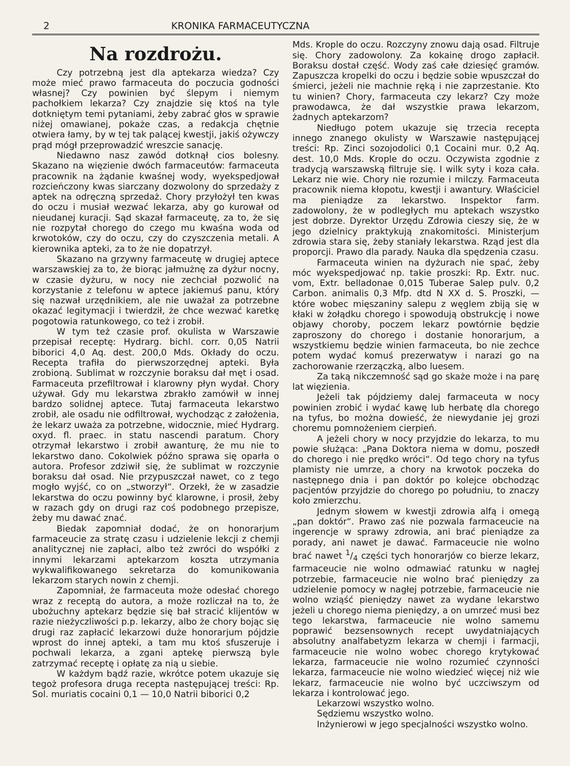2 KRONIKA FARMACEUTYCZNA
Na rozdrożu.
Czy potrzebną jest dla aptekarza wiedza? Czy może mieć prawo farmaceuta do poczucia godności własnej? Czy powinien być ślepym i niemym pachołkiem lekarza? Czy znajdzie się ktoś na tyle dotkniętym temi pytaniami, żeby zabrać głos w sprawie niżej omawianej, pokaże czas, a redakcja chętnie otwiera łamy, by w tej tak palącej kwestji, jakiś ożywczy prąd mógł przeprowadzić wreszcie sanację.
Niedawno nasz zawód dotknął cios bolesny. Skazano na więzienie dwóch farmaceutów: farmaceuta pracownik na żądanie kwaśnej wody, wyekspedjował rozcieńczony kwas siarczany dozwolony do sprzedaży z aptek na odręczną sprzedaż. Chory przyłożył ten kwas do oczu i musiał wezwać lekarza, aby go kurował od nieudanej kuracji. Sąd skazał farmaceutę, za to, że się nie rozpytał chorego do czego mu kwaśna woda od krwotoków, czy do oczu, czy do czyszczenia metali. A kierownika apteki, za to że nie dopatrzył.
Skazano na grzywny farmaceutę w drugiej aptece warszawskiej za to, że biorąc jałmużnę za dyżur nocny, w czasie dyżuru, w nocy nie zechciał pozwolić na korzystanie z telefonu w aptece jakiemuś panu, który się nazwał urzędnikiem, ale nie uważał za potrzebne okazać legitymacji i twierdził, że chce wezwać karetkę pogotowia ratunkowego, co też i zrobił.
W tym też czasie prof. okulista w Warszawie przepisał receptę: Hydrarg. bichl. corr. 0,05 Natrii biborici 4,0 Aq. dest. 200,0 Mds. Okłady do oczu. Recepta trafiła do pierwszorzędnej apteki. Była zrobioną. Sublimat w rozczynie boraksu dał męt i osad. Farmaceuta przefiltrował i klarowny płyn wydał. Chory używał. Gdy mu lekarstwa zbrakło zamówił w innej bardzo solidnej aptece. Tutaj farmaceuta lekarstwo zrobił, ale osadu nie odfiltrował, wychodząc z założenia, że lekarz uważa za potrzebne, widocznie, mieć Hydrarg. oxyd. fl. praec. in statu nascendi paratum. Chory otrzymał lekarstwo i zrobił awanturę, że mu nie to lekarstwo dano. Cokolwiek późno sprawa się oparła o autora. Profesor zdziwił się, że sublimat w rozczynie boraksu dał osad. Nie przypuszczał nawet, co z tego mogło wyjść, co on „stworzył“. Orzekł, że w zasadzie lekarstwa do oczu powinny być klarowne, i prosił, żeby w razach gdy on drugi raz coś podobnego przepisze, żeby mu dawać znać.
Biedak zapomniał dodać, że on honorarjum farmaceucie za stratę czasu i udzielenie lekcji z chemji analitycznej nie zapłaci, albo też zwróci do współki z innymi lekarzami aptekarzom koszta utrzymania wykwalifikowanego sekretarza do komunikowania lekarzom starych nowin z chemji.
Zapomniał, że farmaceuta może odesłać chorego wraz z receptą do autora, a może rozliczał na to, że ubożuchny aptekarz będzie się bał stracić klijentów w razie nieżyczliwości p.p. lekarzy, albo że chory bojąc się drugi raz zapłacić lekarzowi duże honorarjum pójdzie wprost do innej apteki, a tam mu ktoś sfuszeruje i pochwali lekarza, a zgani aptekę pierwszą byle zatrzymać receptę i opłatę za nią u siebie.
W każdym bądź razie, wkrótce potem ukazuje się tegoż profesora druga recepta następującej treści: Rp. Sol. muriatis cocaini 0,1 — 10,0 Natrii biborici 0,2
Mds. Krople do oczu. Rozczyny znowu dają osad. Filtruje się. Chory zadowolony. Za kokainę drogo zapłacił. Boraksu dostał część. Wody zaś całe dziesięć gramów. Zapuszcza kropelki do oczu i będzie sobie wpuszczał do śmierci, jeżeli nie machnie ręką i nie zaprzestanie. Kto tu winien? Chory, farmaceuta czy lekarz? Czy może prawodawca, że dał wszystkie prawa lekarzom, żadnych aptekarzom?
Niedługo potem ukazuje się trzecia recepta innego znanego okulisty w Warszawie następującej treści: Rp. Zinci sozojodolici 0,1 Cocaini mur. 0,2 Aq. dest. 10,0 Mds. Krople do oczu. Oczywista zgodnie z tradycją warszawską filtruje się. I wilk syty i koza cała. Lekarz nie wie. Chory nie rozumie i milczy. Farmaceuta pracownik niema kłopotu, kwestji i awantury. Właściciel ma pieniądze za lekarstwo. Inspektor farm. zadowolony, że w podległych mu aptekach wszystko jest dobrze. Dyrektor Urzędu Zdrowia cieszy się, że w jego dzielnicy praktykują znakomitości. Ministerjum zdrowia stara się, żeby staniały lekarstwa. Rząd jest dla proporcji. Prawo dla parady. Nauka dla spędzenia czasu.
Farmaceuta winien na dyżurach nie spać, żeby móc wyekspedjować np. takie proszki: Rp. Extr. nuc. vom, Extr. belladonae 0,015 Tuberae Salep pulv. 0,2 Carbon. animalis 0,3 Mfp. dtd N XX d. S. Proszki, — które wobec mięszaniny salepu z węglem zbiją się w kłaki w żołądku chorego i spowodują obstrukcję i nowe objawy choroby, poczem lekarz powtórnie będzie zaproszony do chorego i dostanie honorarjum, a wszystkiemu będzie winien farmaceuta, bo nie zechce potem wydać komuś prezerwatyw i narazi go na zachorowanie rzerzączką, albo luesem.
Za taką nikczemność sąd go skaże może i na parę lat więzienia.
Jeżeli tak pójdziemy dalej farmaceuta w nocy powinien zrobić i wydać kawę lub herbatę dla chorego na tyfus, bo można dowieść, że niewydanie jej grozi choremu pomnożeniem cierpień.
A jeżeli chory w nocy przyjdzie do lekarza, to mu powie służąca: „Pana Doktora niema w domu, poszedł do chorego i nie prędko wróci“. Od tego chory na tyfus plamisty nie umrze, a chory na krwotok poczeka do następnego dnia i pan doktór po kolejce obchodząc pacjentów przyjdzie do chorego po południu, to znaczy koło zmierzchu.
Jednym słowem w kwestji zdrowia alfą i omegą „pan doktór“. Prawo zaś nie pozwala farmaceucie na ingerencje w sprawy zdrowia, ani brać pieniądze za porady, ani nawet je dawać. Farmaceucie nie wolno brać nawet 1/4 części tych honorarjów co bierze lekarz, farmaceucie nie wolno odmawiać ratunku w nagłej potrzebie, farmaceucie nie wolno brać pieniędzy za udzielenie pomocy w nagłej potrzebie, farmaceucie nie wolno wziąść pieniędzy nawet za wydane lekarstwo jeżeli u chorego niema pieniędzy, a on umrzeć musi bez tego lekarstwa, farmaceucie nie wolno samemu poprawić bezsensownych recept uwydatniających absolutny analfabetyzm lekarza w chemji i farmacji, farmaceucie nie wolno wobec chorego krytykować lekarza, farmaceucie nie wolno rozumieć czynności lekarza, farmaceucie nie wolno wiedzieć więcej niż wie lekarz, farmaceucie nie wolno być uczciwszym od lekarza i kontrolować jego.
Lekarzowi wszystko wolno.
Sędziemu wszystko wolno.
Inżynierowi w jego specjalności wszystko wolno.